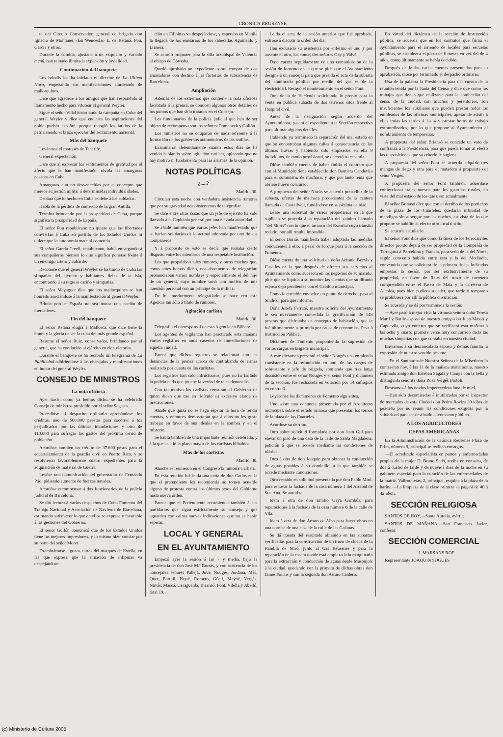CRONICA REUSENSE
te del Circulo Conservador, general de brigada don Ignacio de Montaner, don Wenceslao E. de Retana, Pou, Garcia y otros.
Durante la comida, ajustada á un exquisito y variado menú, han reinado ilimitada expansión y jovialidad.
Continuación del banquete
Los brindis los ha iniciado el director de La Ultima Hora, empezando sus manifestaciones alardeando de mallorquines.
Dice que agradece á los amigos que han respondido al llamamento hecho para vitorear al general Weyler.
Sigue el señor Vidal historiando la campaña en Cuba del general Weyler y dice que encierra las aspiraciones del noble pueblo español, porque recogió los latidos de la patria siendo el brazo ejecutor del sentimiento nacional.
Más del banquete
Levántose el marqués de Tenerife.
General expectación.
Dice que al expresar los sentimientos de gratitud por el afecto que le han manifestado, olvida las amarguras pasadas en Cuba.
Amarguras aun no desvanecidas por el concepto que merece su jestión militar á determinadas individualidades.
Declara que lo hecho en Cuba se debe á los soldados.
Habla de la pérdida de comercio de la gran Antilla.
Termina brindando por la prosperidad de Cuba, porque significa la prosperidad de España.
El señor Pou republicano no quiere que las libertades conviertan á Cuba en portillo de los Estados Unidos ni quiere que la autonomia mate al comercio.
El señor Garcia Creell, republicano, habla encargando á sus compañeros piensen lo que significa ponerse frente á un enemigo artero y cobarde.
Reconoce que el general Weyler se ha traido de Cuba las simpatias del ejército y habitantes fieles de la isla, encontrando á su regreso cariño y simpatias.
El señor Mayaguer dice que los mallorquines se han honrado asociándose á la manifestación al general Weyler.
Brinda porque España no sea nunca una nación de mercaderes.
Fin del banquete
El señor Retana elogia á Mallorca, que dice tiene la honra y la gloria de ser la cuna del más grande español.
Resume el señor Ruiz, conservador, brindando por el general, que ha conducido al ejército en cien victorias.
Durante el banquete se ha recibido un telegrama de La Publicidad adhiriéndose á los obsequios y manifestaciones en honor del general Weyler.
CONSEJO DE MINISTROS
La nota oficiosa
Ayer tarde, como ya hemos dicho, se ha celebrado Consejo de ministros presidido por el señor Sagasta.
Procedióse al despacho ordinario aprobándose los créditos, uno de 500.000 pesetas para socorrer á los perjudicados por las últimas inundaciones y otro de 110.000 para sufragar los gastos del próximo censo de población.
Acordóse también un crédito de 37.600 pesos para el acuartelamiento de la guardia civil en Puerto Rico, y se resolvieron favorablemente cuatro expedientes para la adquisición de material de Guerra.
Leyóse una comunicación del gobernador de Fernando Póo, pidiendo aumento de fuerzas navales.
Acordóse recompensar á dos funcionarios de la policía judicial de Barcelona.
Se dió lectura á varios despachos de Cuba Fomento del Trabajo Nacional y Asociación de Navieros de Barcelona, estimando satisfactor lo que en ellos se expresa y favorable á las gestiones del Gobierno.
El señor Gullón comunicó que de los Estados Unidos tiene las mejores impresiones, y lo mismo hizo constar por su parte del señor Moret.
Examináronse algunas cartas del marqués de Estella, en las que expresa que la situación de Filipinas va despejándose.
ción en Filipinas va despejándose, y esperaba en Manila la llegada de los emisarios de los cabecillas Aguinaldo y Llanera.
Se acordó proponer para la silla arzobispal de Valencia al obispo de Córdoba.
Quedó aprobado un expediente sobre compra de dos amasadoras con destino á las factorias de subsistencia de Barcelona.
Ampliación
Además de los extremos que contiene la nota oficiosa facilitada á la prensa, se conocen algunos otros detalles de los puntos que han sido tratados en el Consejo.
Los funcionarios de la policía judicial que han de ser objeto de recompensa son los señores Domenech y Gullón.
Los ministros no se ocuparon de nada referente á la formación de los gobiernos autonómicos de las antillas.
Examinaron detenidamente cuanto estos días se ha venido hablando sobre agitación carlista, opinando que no hay motivo ni fundamento para las alarmas de la opinión.
NOTAS POLÍTICAS
¿.....?
Madrid, 30.
Circulan esta noche con verdadera insistencia rumores que por su gravedad nos obstenemos de telegrafiar.
Se dice entre otras cosas que un jefe de ejército ha sido llamado á la Capitanía general por una elevada autoridad.
Se añade también que varios jefes han manifestado que se hacían solidarios de la actitud adoptada por uno de sus compañeros.
Y á proposito de esto se decía que reinaba cierto disgusto entre los miembros de una respetable institución.
Los que propalaban tales rumores, y otros muchos que, como antes hemos dicho, nos abstenemos de telegrafiar, pronunciaban varios nombres y especialmente el del hijo de un general, cuyo nombre sonó con motivo de una cuestión personal con un principe de la milicia.
De lo anteriormente telegrafiado se hace eco esta Agencia tan sólo á título de rumores.
Agitación carlista
Madrid, 30.
Telegrafia el corresponsal de esta Agencia en Bilbao:
Los agentes de vigilancia han practicado esta mañana varios registros en unos caseríos de inmediaciones de aquella ciudad.
Parece que dichos registros se relacionan con las denuncias de la prensa acerca de contrabando de armas realizado por cuenta de los carlistas.
Los registros han sido infructuosos, pues no ha hallado la policía nada que pruebe la verdad de tales denuncias.
Con tal motivo los carlistas censuran al Gobierno de quien dicen que cae en ridículo su excesivo alarde de precauciones.
Añade que quizá no se haga esperar la hora de rendir cuentas, y entonces demostrarán que á ellos no les gusta trabajar en favor de sus ideales en la sombra y en el misterio.
Se habla también de una importante reunión celebrada, y á la que asistió la plana mayor de los carlistas bilbainos.
Más de los carlistas
Madrid, 30.
Anoche se reunieron en el Congreso la minoría Carlista.
En esta reunión fué leida una carta de don Carlos en la que el pretendiente les recomienda no tomen acuerdo alguno de protesta contra los últimos actos del Gobierno hasta nueva orden.
Parece que el Pretendiente recomienda también á sus partidarios que sigan estrictamente su consejo y que aguarden con calma nuevas indicaciones que no se harán esperar.
LOCAL Y GENERAL
EN EL AYUNTAMIENTO
Empezó ayer la sesión á las 7 y media, bajo la presidencia de don José M.ª Borrás, y con asistencia de los concejales señores Pallejá, Jové, Nougés, Jordana, Màs, Quer, Bartulí, Piqué, Romero, Güell, Mayné, Vergés, Navás, Massó, Casagualda, Briansó, Font, Vilella y Abelló, total 19.
Leida el acta de la sesión anterior que fué aprobada, entróse á discutir la orden del dia.
Han excusado su asistencia por enfermo el uno y por ausente el otro, los concejales señores Gay y Valvé.
Dase cuenta seguidamente de una comunicación de la sesión de fomento en la que se pide que el Ayuntamiento designe á un concejal para que presida el acto de la subasta del alumbrado público por medio del gas es de la electricidad. Recayó el nombramiento en el señor Font.
Otra de la de Hacienda solicitando lo propio para la venta en pública subasta de dos terrenos sitos frente al Hospital civil.
Antes de la designación según acuerdo del Ayuntamiento, pasará el expediente á la Sección respectiva para ultimar algunos detalles.
Habiendo ya terminado la separación del mal estado en que se encontraban algunas calles á consecuencia de las últimas lluvias y habiendo sido empleados en ella 9 individuos, de modo provisional, se decretó su cesantia.
Dióse también cuenta de haber finido el contrato que con el Municipio tiene establecido don Bautista Capdevila para el suministro de machaca, y que por tanto tenia que abrirse nuevo concurso.
A propuesta del señor Navás se acuerda prescribir de la subasta, ofertas de machaca procedentes de la cantera llamada de Castellvell, fundándose en su pésima calidad.
Léase una solicitud de varios propietarios en la que suplican se proceda á la reparación del camino llamado "del Morts" con lo que el arranco del Escorial cuyo tránsito rodado, por allí resulta imposible.
El señor Borrás manifiesta haber adoptado las medidas conducentes á ello, á pesar de lo que pasa á la sección de Fomento.
Dióse cuenta de una solicitud de doña Antonia Borrás y Caselles en la que después de ofrecer sus servicios al Ayuntamiento como sucesora en los negocios de su marido, pide que se liquida á su nombre las cuentas que su difunto esposo dejó pendientes con el Cabildo municipal.
Como la cuestión envuelve un punto de derecho, pasa al Síndico, para que informe.
Doña Josefa Ferraté, maestra solicita del Ayuntamiento le sea nuevamente concedida la gratificación de 148 pesetas que disfrutaba en concepto de habitación, que le fué últimamente suprimida por causa de economías. Pasa á Instrucción Pública.
Dictamen de Fomento proponiendo la supresión de varios cargos en brigada municipal.
A este dictamen presentó el señor Nougés una enmienda consistente en la refundición en uno, de los cargos de sobrestante y jefe de brigada, enmienda que tras larga discusión entre el señor Nougés y el señor Font y dictamen de la sección, fué rechazada en votación por 14 sufragios en contra 6.
Leyéronse los dictámenes de Fomento siguientes.
Uno sobre una denuncia presentada por el Arquitecto municipal, sobre el estado ruinoso que presentan los tornos de la plaza de los Cuarteles.
Acordóse su derribo.
Otro sobre solicitud formulada por don Juan Gili para elevar un piso de una casa de la calle de Santa Magdalena, petición á que se accede mediante las condiciones de rúbrica.
Otro á otra de don Joaquin para obtener la conducción de aguas potables á su domicilio, á la que también se accede mediante condiciones.
Otro recaido en solicitud presentada por don Pablo Miró, para renovar la fachada de la casa número 1 del Arrabal de Sta. Ana. Se autoriza.
Idem á otra de don Emilio Gaya Gambús, para reparaciones á la fachada de la casa número 6 de la calle de Vila.
Idem á otra de don Arturo de Alba para hacer obras en una cornisa de una casa de la calle de las Galanas.
Se dá cuenta del resultado obtenido en las subastas verificadas para la construcción de un trozo de cloaca de la Rambla de Miró, junto al Gas Reusense y para la reparación de la caseta donde está emplazada la maquinaria para la extracción y conducción de aguas desde Maspujols á la ciudad, quedando con la primera de dichas obras don Jaime Folchs y con la segunda don Arturo Cantero.
En virtud del dictámen de la sección de Instrucción pública, se acuerda que en los contratos que firma el Ayuntamiento para el arriendo de locales para escuelas públicas, se establezca el plazo de 6 meses en vez del de 4 años, como últimamente se había decidido.
Después de leidas varias cuentas presentadas para su aprobación, dióse por terminado el despacho ordinario.
Usa de la palabra la Presidencia para dar cuenta de la reunión tenida por la Junta del Censo y dice que como los trabajos que tienen que realizarse para la confección del censo de la ciudad, son muchos y perentorios, son insuficientes los auxiliares que pueden prestar todos los empleados de las oficinas municipales, apesar de asistir á ellas todas las tardes á las 4 y prestar horas de trabajo extraordinarios, por lo que propone al Ayuntamiento el nombramiento de temporeros.
A propuesta del señor Briansó se concede un voto de confianza á la Presidencia, para que pueda tomar al efecto las disposiciones que su criterio le sugiera.
A propuesta del señor Font se acuerda adquirir tres mangas de riego y otra para el matadero á propuesta del señor Vergés.
A propuesta del señor Font también, acuerdase confeccionar trajes nuevos para los guardias rurales, en vista del mal estado de los que usan actualmente.
El señor Briansó dice que con el derribo de los portichos de la plaza de los Cuarteles, quedarán infinidad de mendigos sin albergue por las noches, en vista de lo que propone se habilite al efecto otro local ó sitio.
Se acuerda estudiarlo.
El señor Font dice que como la línea de los ferrocarriles directos pronto dejará de ser propiedad de la Compañía de Tarragona á Barcelona y Francia, para serlo de la del Norte, según convenio habido entre esta y la del Mediodía, convendría que se solicitara de la primera de las indicadas empresas la cesión, por ser exclusivamente de su propiedad, en favor de Reus del trozo de carretera comprendido entre el Paseo de Mata y la carretera de Alcolea, pues bien pudiera suceder, que tarde ó temprano se prohibiera por allí la pública circulación.
Se acuerda y se dá por terminada la sesión.
—Ayer pasó á mejor vida la virtuosa señora doña Teresa Marti y Batlle esposa de nuestro amigo don Juan Massó y Capdevila, cuyo entierro que se verificará esta mañana á las ocho y cuarto promete verse muy concurrido dado las muchas simpatias con que contaba en nuestra ciudad.
Enviamos á su desconsolado esposo y demás familia la expresión de nuestro sentido pésame.
—En el Santuario de Nuestra Señora de la Misericordia contraeran hoy, á las 11 de la mañana matrimonio, nuestro estimado amigo don Esteban Sagalá y Camps con la bella y distinguida señorita doña Rosa Vergés Bartolí.
Deseamos á los novios imperecedera luna de miel.
—Han sido decomisados é inutilizados por el Inspector de mercados de esta Ciudad don Pedro Rovira 20 kilos de pezcado por no reunir las condiciones exigidas por la salubridad para ser destinado al consumo público.
A LOS AGRICULTORES
CEPAS AMERICANAS
En la Administración de la Crónica Reusense Plaza de Prim, número 9, principal se reciben encargos.
—El acreditado especialista en partos y enfermedades propias de la mujer D. Bruno Sedó, recibe en consulta, de dos á cuatro de tarde y de nueve á diez de la noche en su gabinete especial para la curación de las enfermedades de la matriz. Vallroquetas, 2, principal, esquina á la plaza de la harina.—La limpieza de la clase primera se pagará de 40 á 42 idem.
SECCIÓN RELIGIOSA
SANTOS DE HOY.—Santa Aurelia, mártir.
SANTOS DE MAÑANA.—San Francisco Javier, confesor.
SECCIÓN COMERCIAL
J. MARSANS ROF
Representante JOAQUIN SOGUES
(c) Ministerio de Cultura 2005